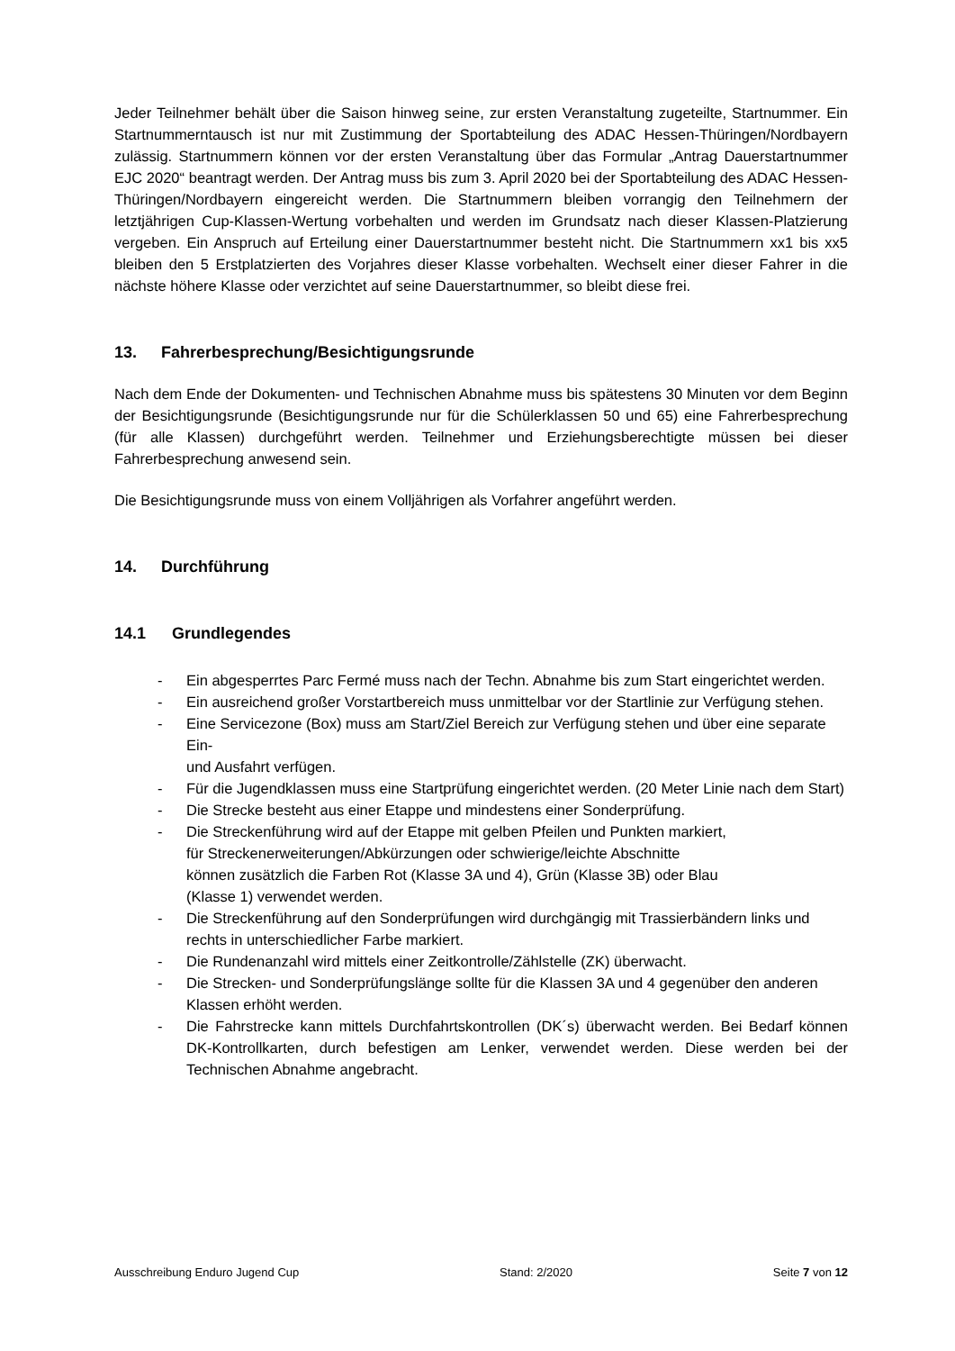Jeder Teilnehmer behält über die Saison hinweg seine, zur ersten Veranstaltung zugeteilte, Startnummer. Ein Startnummerntausch ist nur mit Zustimmung der Sportabteilung des ADAC Hessen-Thüringen/Nordbayern zulässig. Startnummern können vor der ersten Veranstaltung über das Formular „Antrag Dauerstartnummer EJC 2020“ beantragt werden. Der Antrag muss bis zum 3. April 2020 bei der Sportabteilung des ADAC Hessen-Thüringen/Nordbayern eingereicht werden. Die Startnummern bleiben vorrangig den Teilnehmern der letztjährigen Cup-Klassen-Wertung vorbehalten und werden im Grundsatz nach dieser Klassen-Platzierung vergeben. Ein Anspruch auf Erteilung einer Dauerstartnummer besteht nicht. Die Startnummern xx1 bis xx5 bleiben den 5 Erstplatzierten des Vorjahres dieser Klasse vorbehalten. Wechselt einer dieser Fahrer in die nächste höhere Klasse oder verzichtet auf seine Dauerstartnummer, so bleibt diese frei.
13. Fahrerbesprechung/Besichtigungsrunde
Nach dem Ende der Dokumenten- und Technischen Abnahme muss bis spätestens 30 Minuten vor dem Beginn der Besichtigungsrunde (Besichtigungsrunde nur für die Schülerklassen 50 und 65) eine Fahrerbesprechung (für alle Klassen) durchgeführt werden. Teilnehmer und Erziehungsberechtigte müssen bei dieser Fahrerbesprechung anwesend sein.
Die Besichtigungsrunde muss von einem Volljährigen als Vorfahrer angeführt werden.
14. Durchführung
14.1 Grundlegendes
- Ein abgesperrtes Parc Fermé muss nach der Techn. Abnahme bis zum Start eingerichtet werden.
- Ein ausreichend großer Vorstartbereich muss unmittelbar vor der Startlinie zur Verfügung stehen.
- Eine Servicezone (Box) muss am Start/Ziel Bereich zur Verfügung stehen und über eine separate Ein-
und Ausfahrt verfügen.
- Für die Jugendklassen muss eine Startprüfung eingerichtet werden. (20 Meter Linie nach dem Start)
- Die Strecke besteht aus einer Etappe und mindestens einer Sonderprüfung.
- Die Streckenführung wird auf der Etappe mit gelben Pfeilen und Punkten markiert,
für Streckenerweiterungen/Abkürzungen oder schwierige/leichte Abschnitte
können zusätzlich die Farben Rot (Klasse 3A und 4), Grün (Klasse 3B) oder Blau
(Klasse 1) verwendet werden.
- Die Streckenführung auf den Sonderprüfungen wird durchgängig mit Trassierbändern links und rechts in unterschiedlicher Farbe markiert.
- Die Rundenanzahl wird mittels einer Zeitkontrolle/Zählstelle (ZK) überwacht.
- Die Strecken- und Sonderprüfungslänge sollte für die Klassen 3A und 4 gegenüber den anderen
Klassen erhöht werden.
- Die Fahrstrecke kann mittels Durchfahrtskontrollen (DK´s) überwacht werden. Bei Bedarf können DK-Kontrollkarten, durch befestigen am Lenker, verwendet werden. Diese werden bei der Technischen Abnahme angebracht.
Ausschreibung Enduro Jugend Cup Stand: 2/2020 Seite 7 von 12